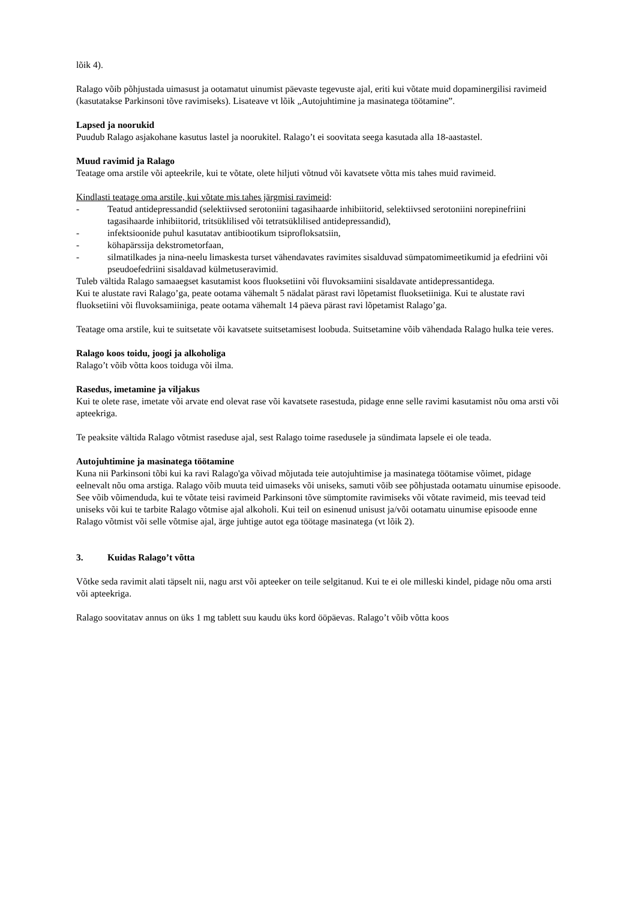lõik 4).
Ralago võib põhjustada uimasust ja ootamatut uinumist päevaste tegevuste ajal, eriti kui võtate muid dopaminergilisi ravimeid (kasutatakse Parkinsoni tõve ravimiseks). Lisateave vt lõik „Autojuhtimine ja masinatega töötamine”.
Lapsed ja noorukid
Puudub Ralago asjakohane kasutus lastel ja noorukitel. Ralago’t ei soovitata seega kasutada alla 18-aastastel.
Muud ravimid ja Ralago
Teatage oma arstile või apteekrile, kui te võtate, olete hiljuti võtnud või kavatsete võtta mis tahes muid ravimeid.
Kindlasti teatage oma arstile, kui võtate mis tahes järgmisi ravimeid:
- Teatud antidepressandid (selektiivsed serotoniini tagasihaarde inhibiitorid, selektiivsed serotoniini norepinefriini tagasihaarde inhibiitorid, tritsüklilised või tetratsüklilised antidepressandid),
- infektsioonide puhul kasutatav antibiootikum tsiprofloksatsiin,
- köhapärssija dekstrometorfaan,
- silmatilkades ja nina-neelu limaskesta turset vähendavates ravimites sisalduvad sümpatomimeetikumid ja efedriini või pseudoefedriini sisaldavad külmetuseravimid.
Tuleb vältida Ralago samaaegset kasutamist koos fluoksetiini või fluvoksamiini sisaldavate antidepressantidega.
Kui te alustate ravi Ralago’ga, peate ootama vähemalt 5 nädalat pärast ravi lõpetamist fluoksetiiniga. Kui te alustate ravi fluoksetiini või fluvoksamiiniga, peate ootama vähemalt 14 päeva pärast ravi lõpetamist Ralago’ga.
Teatage oma arstile, kui te suitsetate või kavatsete suitsetamisest loobuda. Suitsetamine võib vähendada Ralago hulka teie veres.
Ralago koos toidu, joogi ja alkoholiga
Ralago’t võib võtta koos toiduga või ilma.
Rasedus, imetamine ja viljakus
Kui te olete rase, imetate või arvate end olevat rase või kavatsete rasestuda, pidage enne selle ravimi kasutamist nõu oma arsti või apteekriga.
Te peaksite vältida Ralago võtmist raseduse ajal, sest Ralago toime rasedusele ja sündimata lapsele ei ole teada.
Autojuhtimine ja masinatega töötamine
Kuna nii Parkinsoni tõbi kui ka ravi Ralago'ga võivad mõjutada teie autojuhtimise ja masinatega töötamise võimet, pidage eelnevalt nõu oma arstiga. Ralago võib muuta teid uimaseks või uniseks, samuti võib see põhjustada ootamatu uinumise episoode.
See võib võimenduda, kui te võtate teisi ravimeid Parkinsoni tõve sümptomite ravimiseks või võtate ravimeid, mis teevad teid uniseks või kui te tarbite Ralago võtmise ajal alkoholi. Kui teil on esinenud unisust ja/või ootamatu uinumise episoode enne Ralago võtmist või selle võtmise ajal, ärge juhtige autot ega töötage masinatega (vt lõik 2).
3. Kuidas Ralago’t võtta
Võtke seda ravimit alati täpselt nii, nagu arst või apteeker on teile selgitanud. Kui te ei ole milleski kindel, pidage nõu oma arsti või apteekriga.
Ralago soovitatav annus on üks 1 mg tablett suu kaudu üks kord ööpäevas. Ralago’t võib võtta koos